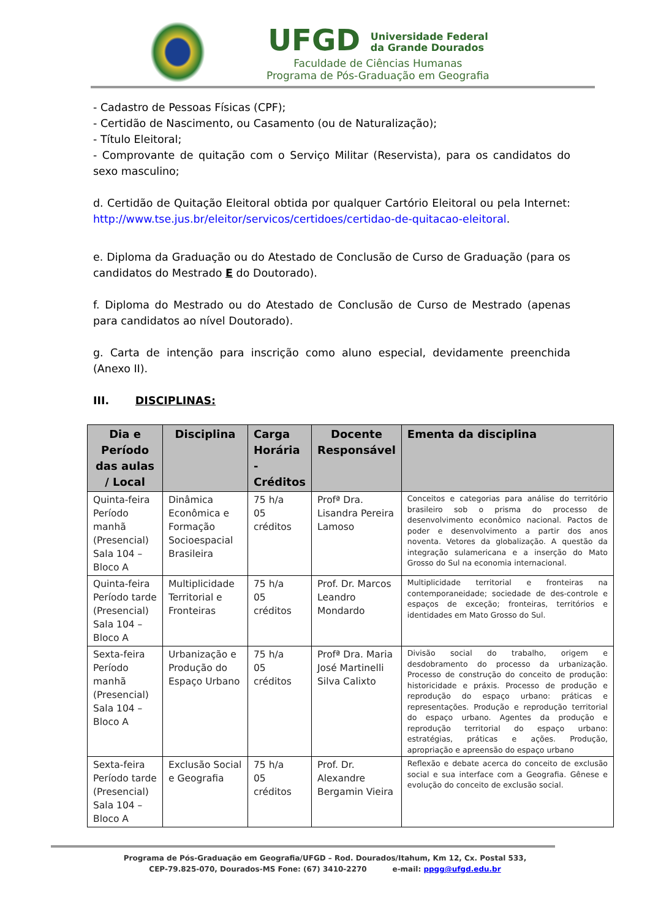UFGD Universidade Federal
da Grande Dourados
Faculdade de Ciências Humanas
Programa de Pós-Graduação em Geografia
- Cadastro de Pessoas Físicas (CPF);
- Certidão de Nascimento, ou Casamento (ou de Naturalização);
- Título Eleitoral;
- Comprovante de quitação com o Serviço Militar (Reservista), para os candidatos do sexo masculino;
d. Certidão de Quitação Eleitoral obtida por qualquer Cartório Eleitoral ou pela Internet: http://www.tse.jus.br/eleitor/servicos/certidoes/certidao-de-quitacao-eleitoral.
e. Diploma da Graduação ou do Atestado de Conclusão de Curso de Graduação (para os candidatos do Mestrado E do Doutorado).
f. Diploma do Mestrado ou do Atestado de Conclusão de Curso de Mestrado (apenas para candidatos ao nível Doutorado).
g. Carta de intenção para inscrição como aluno especial, devidamente preenchida (Anexo II).
III. DISCIPLINAS:
| Dia e Período das aulas / Local | Disciplina | Carga Horária - Créditos | Docente Responsável | Ementa da disciplina |
| --- | --- | --- | --- | --- |
| Quinta-feira Período manhã (Presencial) Sala 104 – Bloco A | Dinâmica Econômica e Formação Socioespacial Brasileira | 75 h/a 05 créditos | Profª Dra. Lisandra Pereira Lamoso | Conceitos e categorias para análise do território brasileiro sob o prisma do processo de desenvolvimento econômico nacional. Pactos de poder e desenvolvimento a partir dos anos noventa. Vetores da globalização. A questão da integração sulamericana e a inserção do Mato Grosso do Sul na economia internacional. |
| Quinta-feira Período tarde (Presencial) Sala 104 – Bloco A | Multiplicidade Territorial e Fronteiras | 75 h/a 05 créditos | Prof. Dr. Marcos Leandro Mondardo | Multiplicidade territorial e fronteiras na contemporaneidade; sociedade de des-controle e espaços de exceção; fronteiras, territórios e identidades em Mato Grosso do Sul. |
| Sexta-feira Período manhã (Presencial) Sala 104 – Bloco A | Urbanização e Produção do Espaço Urbano | 75 h/a 05 créditos | Profª Dra. Maria José Martinelli Silva Calixto | Divisão social do trabalho, origem e desdobramento do processo da urbanização. Processo de construção do conceito de produção: historicidade e práxis. Processo de produção e reprodução do espaço urbano: práticas e representações. Produção e reprodução territorial do espaço urbano. Agentes da produção e reprodução territorial do espaço urbano: estratégias, práticas e ações. Produção, apropriação e apreensão do espaço urbano |
| Sexta-feira Período tarde (Presencial) Sala 104 – Bloco A | Exclusão Social e Geografia | 75 h/a 05 créditos | Prof. Dr. Alexandre Bergamin Vieira | Reflexão e debate acerca do conceito de exclusão social e sua interface com a Geografia. Gênese e evolução do conceito de exclusão social. |
Programa de Pós-Graduação em Geografia/UFGD – Rod. Dourados/Itahum, Km 12, Cx. Postal 533,
CEP-79.825-070, Dourados-MS Fone: (67) 3410-2270 e-mail: ppgg@ufgd.edu.br